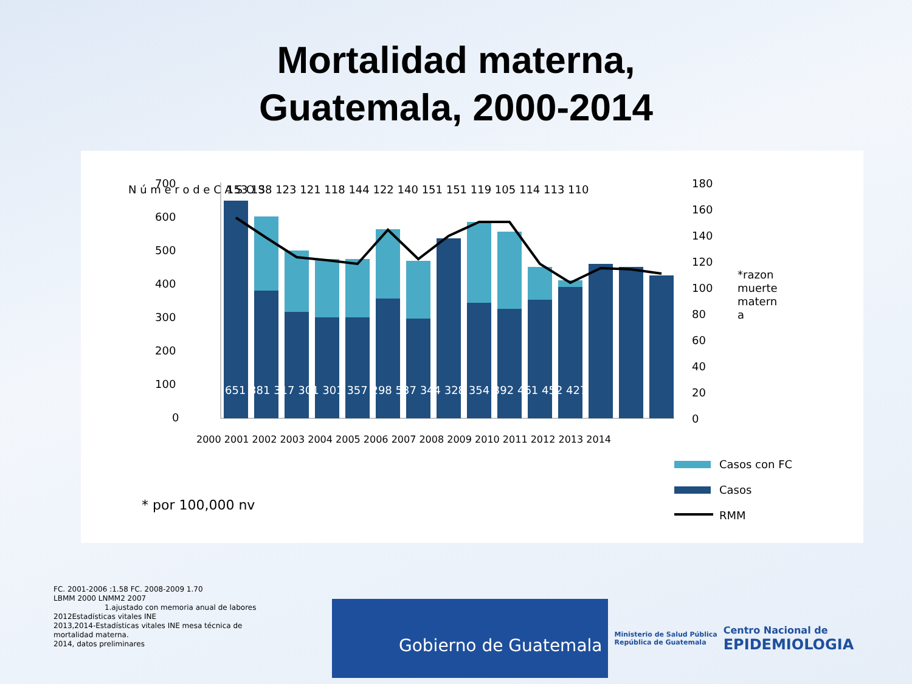Mortalidad materna,
Guatemala, 2000-2014
700
600
500
400
300
200
100
0
180
160
140
120
100
80
60
40
20
0
N ú m e r o d e C A S O S
*razon
muerte
matern
a
651 381 317 301 301 357 298 537 344 328 354 392 461 452 427
153 138 123 121 118 144 122 140 151 151 119 105 114 113 110
2000 2001 2002 2003 2004 2005 2006 2007 2008 2009 2010 2011 2012 2013 2014
* por 100,000 nv
Casos con FC
Casos
RMM
FC. 2001-2006 :1.58 FC. 2008-2009 1.70
LBMM 2000 LNMM2 2007
1.ajustado con memoria anual de labores
2012Estadísticas vitales INE
2013,2014-Estadísticas vitales INE mesa técnica de
mortalidad materna.
2014, datos preliminares
Gobierno de Guatemala
Ministerio de Salud Pública
República de Guatemala
Centro Nacional de
EPIDEMIOLOGIA